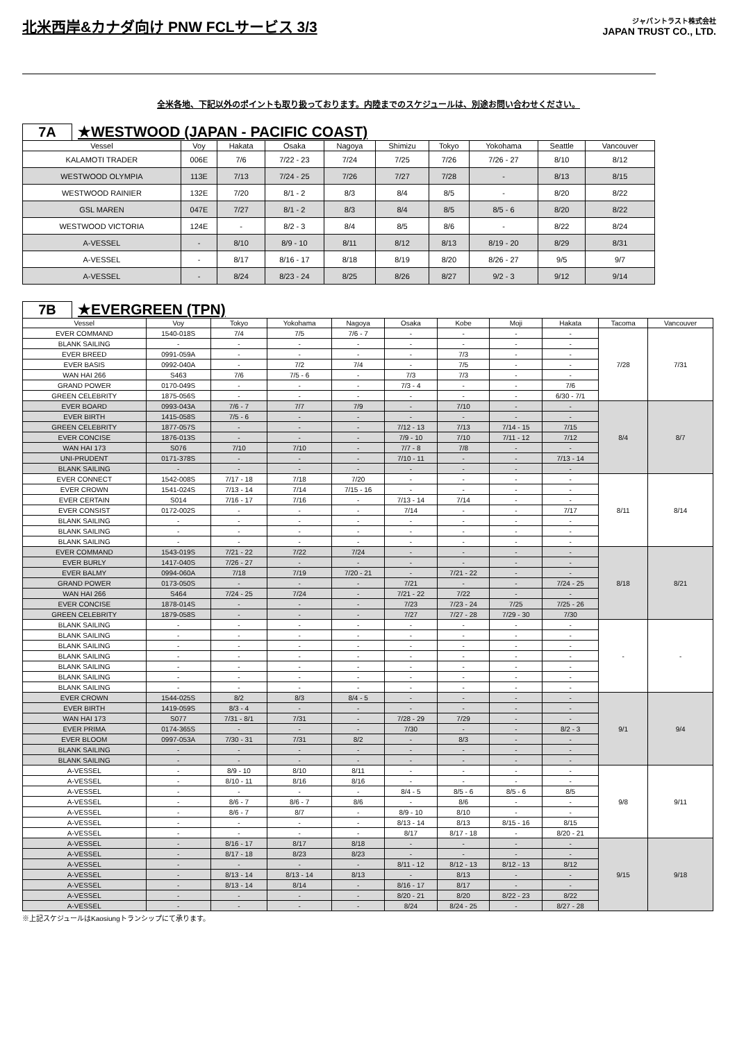北米西岸&カナダ向け PNW FCLサービス 3/3
ジャパントラスト株式会社
JAPAN TRUST CO., LTD.
全米各地、下記以外のポイントも取り扱っております。内陸までのスケジュールは、別途お問い合わせください。
7A
★WESTWOOD (JAPAN - PACIFIC COAST)
| Vessel | Voy | Hakata | Osaka | Nagoya | Shimizu | Tokyo | Yokohama | Seattle | Vancouver |
| --- | --- | --- | --- | --- | --- | --- | --- | --- | --- |
| KALAMOTI TRADER | 006E | 7/6 | 7/22 - 23 | 7/24 | 7/25 | 7/26 | 7/26 - 27 | 8/10 | 8/12 |
| WESTWOOD OLYMPIA | 113E | 7/13 | 7/24 - 25 | 7/26 | 7/27 | 7/28 | - | 8/13 | 8/15 |
| WESTWOOD RAINIER | 132E | 7/20 | 8/1 - 2 | 8/3 | 8/4 | 8/5 | - | 8/20 | 8/22 |
| GSL MAREN | 047E | 7/27 | 8/1 - 2 | 8/3 | 8/4 | 8/5 | 8/5 - 6 | 8/20 | 8/22 |
| WESTWOOD VICTORIA | 124E | - | 8/2 - 3 | 8/4 | 8/5 | 8/6 | - | 8/22 | 8/24 |
| A-VESSEL | - | 8/10 | 8/9 - 10 | 8/11 | 8/12 | 8/13 | 8/19 - 20 | 8/29 | 8/31 |
| A-VESSEL | - | 8/17 | 8/16 - 17 | 8/18 | 8/19 | 8/20 | 8/26 - 27 | 9/5 | 9/7 |
| A-VESSEL | - | 8/24 | 8/23 - 24 | 8/25 | 8/26 | 8/27 | 9/2 - 3 | 9/12 | 9/14 |
7B
★EVERGREEN (TPN)
| Vessel | Voy | Tokyo | Yokohama | Nagoya | Osaka | Kobe | Moji | Hakata | Tacoma | Vancouver |
| --- | --- | --- | --- | --- | --- | --- | --- | --- | --- | --- |
| EVER COMMAND | 1540-018S | 7/4 | 7/5 | 7/6 - 7 | - | - | - | - | 7/28 | 7/31 |
| BLANK SAILING | - | - | - | - | - | - | - | - | | |
| EVER BREED | 0991-059A | - | - | - | - | 7/3 | - | - | | |
| EVER BASIS | 0992-040A | - | 7/2 | 7/4 | - | 7/5 | - | - | | |
| WAN HAI 266 | S463 | 7/6 | 7/5 - 6 | - | 7/3 | 7/3 | - | - | | |
| GRAND POWER | 0170-049S | - | - | - | 7/3 - 4 | - | - | 7/6 | | |
| GREEN CELEBRITY | 1875-056S | - | - | - | - | - | - | 6/30 - 7/1 | | |
| EVER BOARD | 0993-043A | 7/6 - 7 | 7/7 | 7/9 | - | 7/10 | - | - | 8/4 | 8/7 |
| EVER BIRTH | 1415-058S | 7/5 - 6 | - | - | - | - | - | - | | |
| GREEN CELEBRITY | 1877-057S | - | - | - | 7/12 - 13 | 7/13 | 7/14 - 15 | 7/15 | | |
| EVER CONCISE | 1876-013S | - | - | - | 7/9 - 10 | 7/10 | 7/11 - 12 | 7/12 | | |
| WAN HAI 173 | S076 | 7/10 | 7/10 | - | 7/7 - 8 | 7/8 | - | - | | |
| UNI-PRUDENT | 0171-378S | - | - | - | 7/10 - 11 | - | - | 7/13 - 14 | | |
| BLANK SAILING | - | - | - | - | - | - | - | - | | |
| EVER CONNECT | 1542-008S | 7/17 - 18 | 7/18 | 7/20 | - | - | - | - | 8/11 | 8/14 |
| EVER CROWN | 1541-024S | 7/13 - 14 | 7/14 | 7/15 - 16 | - | - | - | - | | |
| EVER CERTAIN | S014 | 7/16 - 17 | 7/16 | - | 7/13 - 14 | 7/14 | - | - | | |
| EVER CONSIST | 0172-002S | - | - | - | 7/14 | - | - | 7/17 | | |
| BLANK SAILING | - | - | - | - | - | - | - | - | | |
| BLANK SAILING | - | - | - | - | - | - | - | - | | |
| BLANK SAILING | - | - | - | - | - | - | - | - | | |
| EVER COMMAND | 1543-019S | 7/21 - 22 | 7/22 | 7/24 | - | - | - | - | 8/18 | 8/21 |
| EVER BURLY | 1417-040S | 7/26 - 27 | - | - | - | - | - | - | | |
| EVER BALMY | 0994-060A | 7/18 | 7/19 | 7/20 - 21 | - | 7/21 - 22 | - | - | | |
| GRAND POWER | 0173-050S | - | - | - | 7/21 | - | - | 7/24 - 25 | | |
| WAN HAI 266 | S464 | 7/24 - 25 | 7/24 | - | 7/21 - 22 | 7/22 | - | - | | |
| EVER CONCISE | 1878-014S | - | - | - | 7/23 | 7/23 - 24 | 7/25 | 7/25 - 26 | | |
| GREEN CELEBRITY | 1879-058S | - | - | - | 7/27 | 7/27 - 28 | 7/29 - 30 | 7/30 | | |
| BLANK SAILING | - | - | - | - | - | - | - | - | - | - |
| BLANK SAILING | - | - | - | - | - | - | - | - | | |
| BLANK SAILING | - | - | - | - | - | - | - | - | | |
| BLANK SAILING | - | - | - | - | - | - | - | - | | |
| BLANK SAILING | - | - | - | - | - | - | - | - | | |
| BLANK SAILING | - | - | - | - | - | - | - | - | | |
| BLANK SAILING | - | - | - | - | - | - | - | - | | |
| EVER CROWN | 1544-025S | 8/2 | 8/3 | 8/4 - 5 | - | - | - | - | 9/1 | 9/4 |
| EVER BIRTH | 1419-059S | 8/3 - 4 | - | - | - | - | - | - | | |
| WAN HAI 173 | S077 | 7/31 - 8/1 | 7/31 | - | 7/28 - 29 | 7/29 | - | - | | |
| EVER PRIMA | 0174-365S | - | - | - | 7/30 | - | - | 8/2 - 3 | | |
| EVER BLOOM | 0997-053A | 7/30 - 31 | 7/31 | 8/2 | - | 8/3 | - | - | | |
| BLANK SAILING | - | - | - | - | - | - | - | - | | |
| BLANK SAILING | - | - | - | - | - | - | - | - | | |
| A-VESSEL | - | 8/9 - 10 | 8/10 | 8/11 | - | - | - | - | 9/8 | 9/11 |
| A-VESSEL | - | 8/10 - 11 | 8/16 | 8/16 | - | - | - | - | | |
| A-VESSEL | - | - | - | - | 8/4 - 5 | 8/5 - 6 | 8/5 - 6 | 8/5 | | |
| A-VESSEL | - | 8/6 - 7 | 8/6 - 7 | 8/6 | - | 8/6 | - | - | | |
| A-VESSEL | - | 8/6 - 7 | 8/7 | - | 8/9 - 10 | 8/10 | - | - | | |
| A-VESSEL | - | - | - | - | 8/13 - 14 | 8/13 | 8/15 - 16 | 8/15 | | |
| A-VESSEL | - | - | - | - | 8/17 | 8/17 - 18 | - | 8/20 - 21 | | |
| A-VESSEL | - | 8/16 - 17 | 8/17 | 8/18 | - | - | - | - | 9/15 | 9/18 |
| A-VESSEL | - | 8/17 - 18 | 8/23 | 8/23 | - | - | - | - | | |
| A-VESSEL | - | - | - | - | 8/11 - 12 | 8/12 - 13 | 8/12 - 13 | 8/12 | | |
| A-VESSEL | - | 8/13 - 14 | 8/13 - 14 | 8/13 | - | 8/13 | - | - | | |
| A-VESSEL | - | 8/13 - 14 | 8/14 | - | 8/16 - 17 | 8/17 | - | - | | |
| A-VESSEL | - | - | - | - | 8/20 - 21 | 8/20 | 8/22 - 23 | 8/22 | | |
| A-VESSEL | - | - | - | - | 8/24 | 8/24 - 25 | - | 8/27 - 28 | | |
※上記スケジュールはKaosiungトランシップにて承ります。